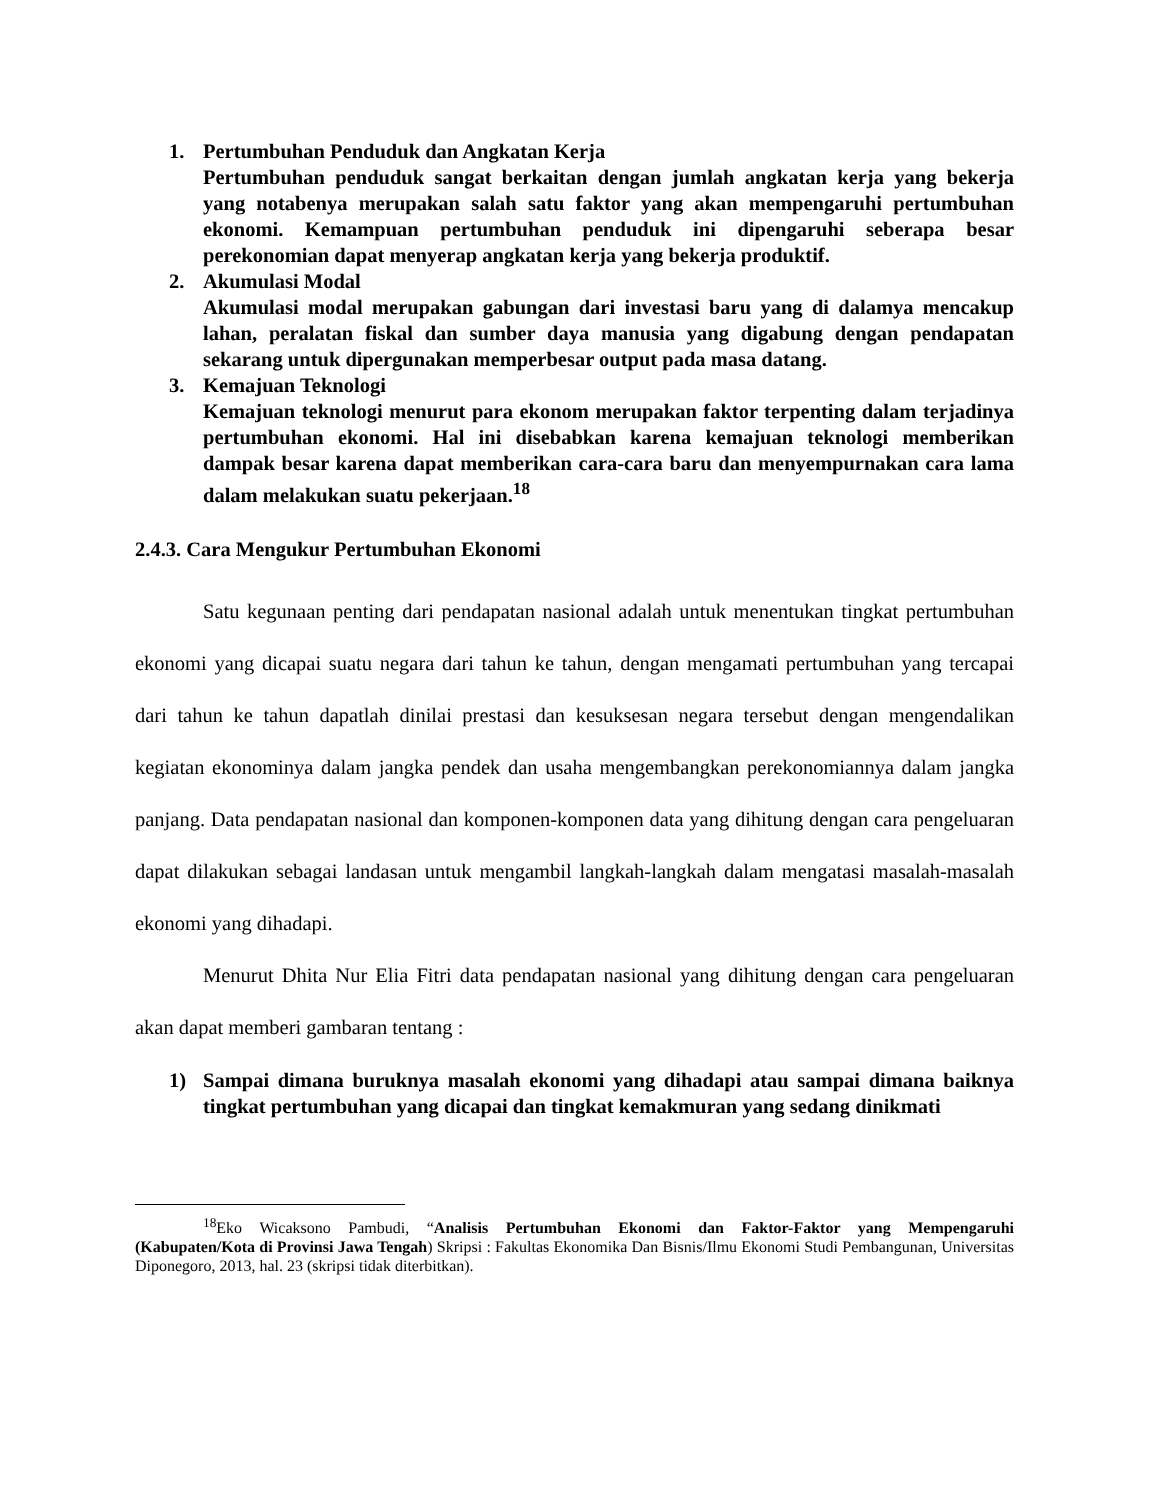1. Pertumbuhan Penduduk dan Angkatan Kerja
Pertumbuhan penduduk sangat berkaitan dengan jumlah angkatan kerja yang bekerja yang notabenya merupakan salah satu faktor yang akan mempengaruhi pertumbuhan ekonomi. Kemampuan pertumbuhan penduduk ini dipengaruhi seberapa besar perekonomian dapat menyerap angkatan kerja yang bekerja produktif.
2. Akumulasi Modal
Akumulasi modal merupakan gabungan dari investasi baru yang di dalamya mencakup lahan, peralatan fiskal dan sumber daya manusia yang digabung dengan pendapatan sekarang untuk dipergunakan memperbesar output pada masa datang.
3. Kemajuan Teknologi
Kemajuan teknologi menurut para ekonom merupakan faktor terpenting dalam terjadinya pertumbuhan ekonomi. Hal ini disebabkan karena kemajuan teknologi memberikan dampak besar karena dapat memberikan cara-cara baru dan menyempurnakan cara lama dalam melakukan suatu pekerjaan.<sup>18</sup>
2.4.3. Cara Mengukur Pertumbuhan Ekonomi
Satu kegunaan penting dari pendapatan nasional adalah untuk menentukan tingkat pertumbuhan ekonomi yang dicapai suatu negara dari tahun ke tahun, dengan mengamati pertumbuhan yang tercapai dari tahun ke tahun dapatlah dinilai prestasi dan kesuksesan negara tersebut dengan mengendalikan kegiatan ekonominya dalam jangka pendek dan usaha mengembangkan perekonomiannya dalam jangka panjang. Data pendapatan nasional dan komponen-komponen data yang dihitung dengan cara pengeluaran dapat dilakukan sebagai landasan untuk mengambil langkah-langkah dalam mengatasi masalah-masalah ekonomi yang dihadapi.
Menurut Dhita Nur Elia Fitri data pendapatan nasional yang dihitung dengan cara pengeluaran akan dapat memberi gambaran tentang :
1) Sampai dimana buruknya masalah ekonomi yang dihadapi atau sampai dimana baiknya tingkat pertumbuhan yang dicapai dan tingkat kemakmuran yang sedang dinikmati
<sup>18</sup> Eko Wicaksono Pambudi, “Analisis Pertumbuhan Ekonomi dan Faktor-Faktor yang Mempengaruhi (Kabupaten/Kota di Provinsi Jawa Tengah) Skripsi : Fakultas Ekonomika Dan Bisnis/Ilmu Ekonomi Studi Pembangunan, Universitas Diponegoro, 2013, hal. 23 (skripsi tidak diterbitkan).